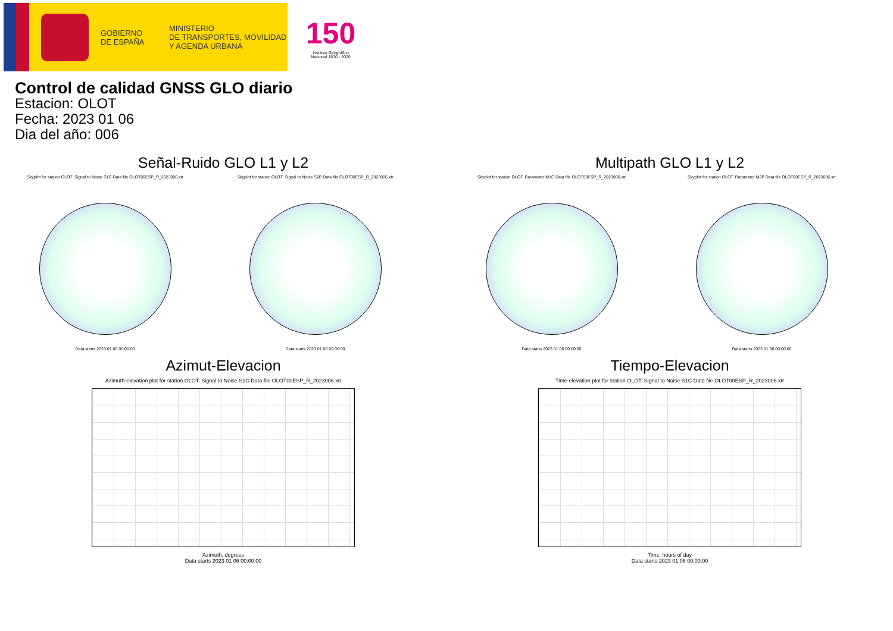GOBIERNO
DE ESPAÑA
MINISTERIO
DE TRANSPORTES, MOVILIDAD
Y AGENDA URBANA
150
Instituto Geográfico Nacional 1870 - 2020
Control de calidad GNSS GLO diario
Estacion: OLOT
Fecha: 2023 01 06
Dia del año: 006
Señal-Ruido GLO L1 y L2
Skyplot for station OLOT. Signal to Noise S1C Data file OLOT00ESP_R_2023006.xtr
Data starts 2023 01 06 00:00:00
Skyplot for station OLOT. Signal to Noise S2P Data file OLOT00ESP_R_2023006.xtr
Data starts 2023 01 06 00:00:00
Multipath GLO L1 y L2
Skyplot for station OLOT. Parameter M1C Data file OLOT00ESP_R_2023006.xtr
Data starts 2023 01 06 00:00:00
Skyplot for station OLOT. Parameter M2P Data file OLOT00ESP_R_2023006.xtr
Data starts 2023 01 06 00:00:00
Azimut-Elevacion
Azimuth-elevation plot for station OLOT. Signal to Noise S1C Data file OLOT00ESP_R_2023006.xtr
Azimuth, degrees
Data starts 2023 01 06 00:00:00
Tiempo-Elevacion
Time-elevation plot for station OLOT. Signal to Noise S1C Data file OLOT00ESP_R_2023006.xtr
Time, hours of day
Data starts 2023 01 06 00:00:00